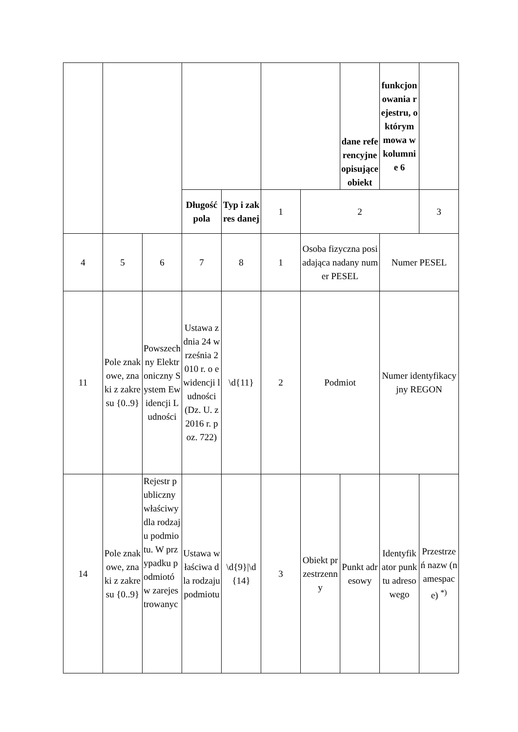| | | | | | | | dane referencyjne opisujące obiekt | funkcjonowania rejestru, o którym mowa w kolumnie 6 | |
| | | | Długość pola | Typ i zakres danej | 1 | 2 | | | 3 |
| 4 | 5 | 6 | 7 | 8 | 1 | Osoba fizyczna posiadająca nadany numer PESEL | | Numer PESEL | |
| 11 | Pole znakowe, znaki z zakresu {0..9} | Powszechny Elektroniczny System Ewidencji Ludności | Ustawa z dnia 24 września 2010 r. o ewidencji ludności (Dz. U. z 2016 r. poz. 722) | \d{11} | 2 | Podmiot | | Numer identyfikacyjny REGON | |
| 14 | Pole znakowe, znaki z zakresu {0..9} | Rejestr publiczny właściwy dla rodzaju podmiotu. W przypadku podmiotów zarejestrowanyc | Ustawa właściwa dla rodzaju podmiotu | \d{9}/\d{14} | 3 | Obiekt przestrzenny | Punkt adresowy | Identyfikator punktu adresowego | Przestrzeń nazw (namespace) <sup>*)</sup> |